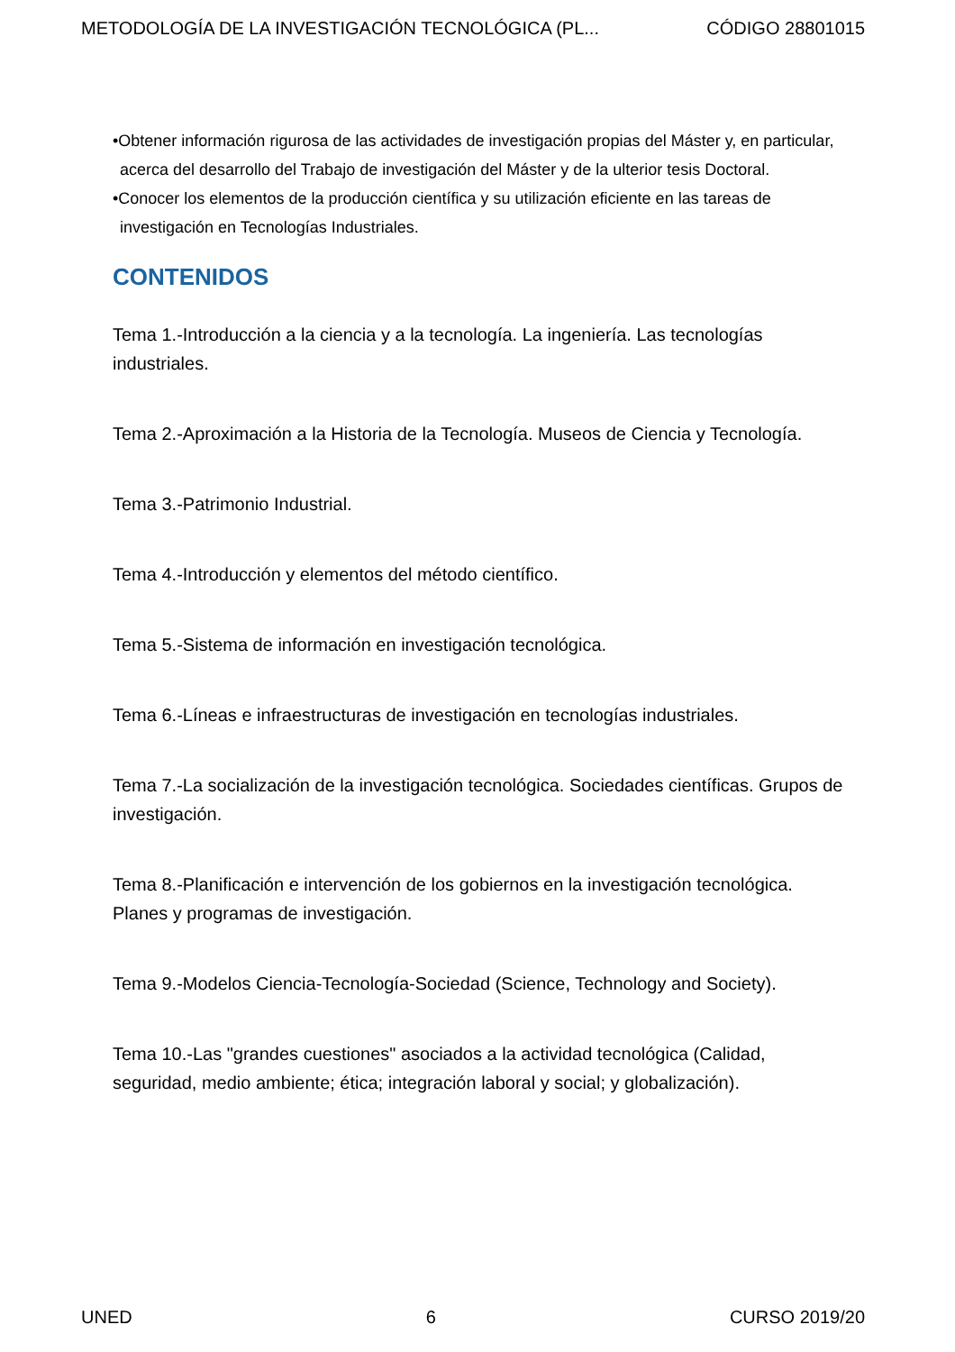METODOLOGÍA DE LA INVESTIGACIÓN TECNOLÓGICA (PL... CÓDIGO 28801015
•Obtener información rigurosa de las actividades de investigación propias del Máster y, en particular, acerca del desarrollo del Trabajo de investigación del Máster y de la ulterior tesis Doctoral.
•Conocer los elementos de la producción científica y su utilización eficiente en las tareas de investigación en Tecnologías Industriales.
CONTENIDOS
Tema 1.-Introducción a la ciencia y a la tecnología. La ingeniería. Las tecnologías industriales.
Tema 2.-Aproximación a la Historia de la Tecnología. Museos de Ciencia y Tecnología.
Tema 3.-Patrimonio Industrial.
Tema 4.-Introducción y elementos del método científico.
Tema 5.-Sistema de información en investigación tecnológica.
Tema 6.-Líneas e infraestructuras de investigación en tecnologías industriales.
Tema 7.-La socialización de la investigación tecnológica. Sociedades científicas. Grupos de investigación.
Tema 8.-Planificación e intervención de los gobiernos en la investigación tecnológica. Planes y programas de investigación.
Tema 9.-Modelos Ciencia-Tecnología-Sociedad (Science, Technology and Society).
Tema 10.-Las "grandes cuestiones" asociados a la actividad tecnológica (Calidad, seguridad, medio ambiente; ética; integración laboral y social; y globalización).
UNED 6 CURSO 2019/20